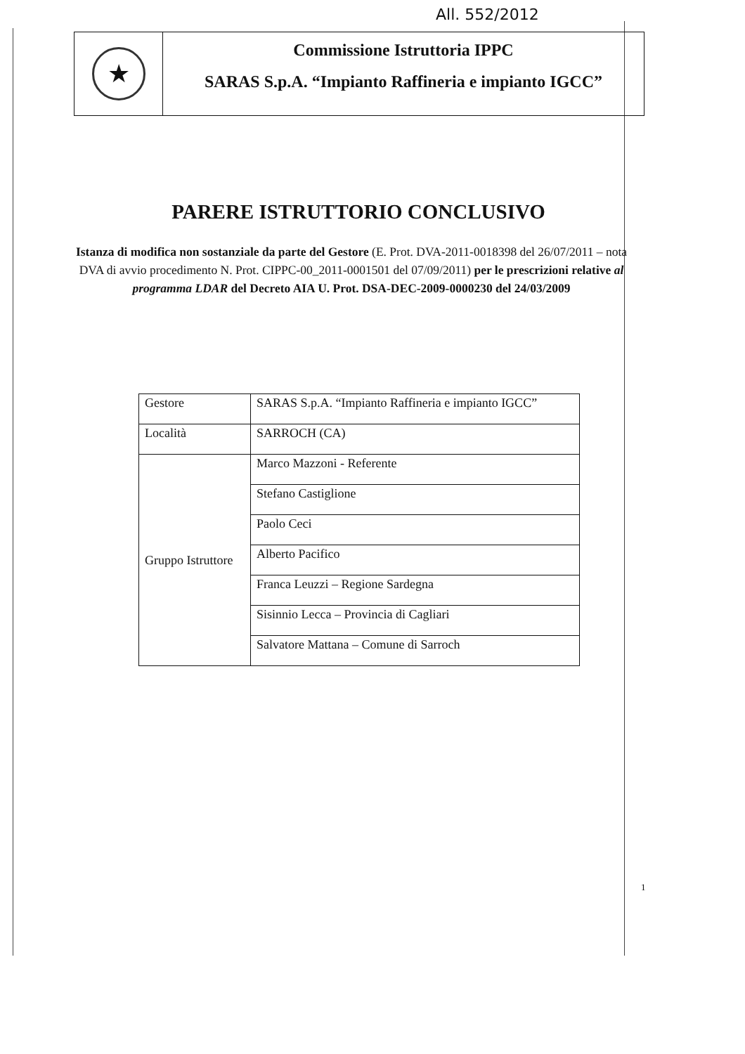All. 552/2012
★
Commissione Istruttoria IPPC
SARAS S.p.A. “Impianto Raffineria e impianto IGCC”
PARERE ISTRUTTORIO CONCLUSIVO
Istanza di modifica non sostanziale da parte del Gestore (E. Prot. DVA-2011-0018398 del 26/07/2011 – nota DVA di avvio procedimento N. Prot. CIPPC-00_2011-0001501 del 07/09/2011) per le prescrizioni relative al programma LDAR del Decreto AIA U. Prot. DSA-DEC-2009-0000230 del 24/03/2009
| Gestore | SARAS S.p.A. “Impianto Raffineria e impianto IGCC” |
| Località | SARROCH (CA) |
| Gruppo Istruttore | Marco Mazzoni - Referente |
| | Stefano Castiglione |
| | Paolo Ceci |
| | Alberto Pacifico |
| | Franca Leuzzi – Regione Sardegna |
| | Sisinnio Lecca – Provincia di Cagliari |
| | Salvatore Mattana – Comune di Sarroch |
1